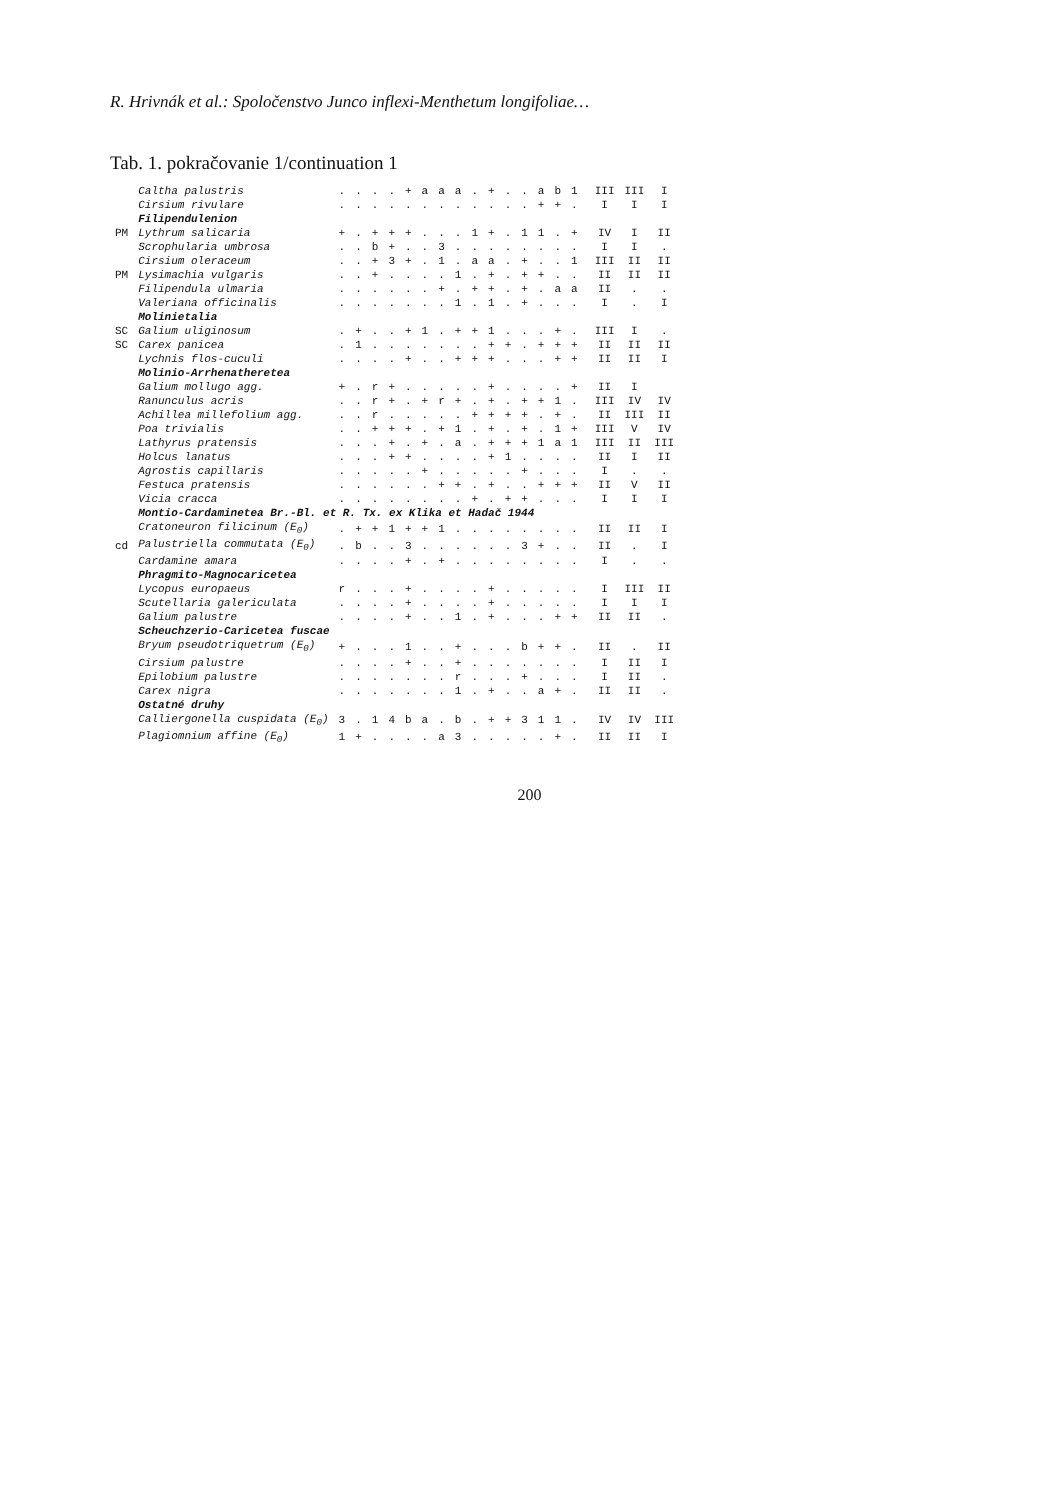R. Hrivnák et al.: Spoločenstvo Junco inflexi-Menthetum longifoliae…
Tab. 1. pokračovanie 1/continuation 1
| | Caltha palustris | . | . | . | . | + | a | a | a | . | + | . | . | a | b | 1 | III | III | I |
| | Cirsium rivulare | . | . | . | . | . | . | . | . | . | . | . | . | + | + | . | I | I | I |
| | Filipendulenion | | | | | | | | | | | | | | | | | | |
| PM | Lythrum salicaria | + | . | + | + | + | . | . | . | 1 | + | . | 1 | 1 | . | + | IV | I | II |
| | Scrophularia umbrosa | . | . | b | + | . | . | 3 | . | . | . | . | . | . | . | . | I | I | . |
| | Cirsium oleraceum | . | . | + | 3 | + | . | 1 | . | a | a | . | + | . | . | 1 | III | II | II |
| PM | Lysimachia vulgaris | . | . | + | . | . | . | . | 1 | . | + | . | + | + | . | . | II | II | II |
| | Filipendula ulmaria | . | . | . | . | . | . | + | . | + | + | . | + | . | a | a | II | . | . |
| | Valeriana officinalis | . | . | . | . | . | . | . | 1 | . | 1 | . | + | . | . | . | I | . | I |
| | Molinietalia | | | | | | | | | | | | | | | | | | |
| SC | Galium uliginosum | . | + | . | . | + | 1 | . | + | + | 1 | . | . | . | + | . | III | I | . |
| SC | Carex panicea | . | 1 | . | . | . | . | . | . | . | + | + | . | + | + | + | II | II | II |
| | Lychnis flos-cuculi | . | . | . | . | + | . | . | + | + | + | . | . | . | + | + | II | II | I |
| | Molinio-Arrhenatheretea | | | | | | | | | | | | | | | | | | |
| | Galium mollugo agg. | + | . | r | + | . | . | . | . | . | + | . | . | . | . | + | II | I | |
| | Ranunculus acris | . | . | r | + | . | + | r | + | . | + | . | + | + | 1 | . | III | IV | IV |
| | Achillea millefolium agg. | . | . | r | . | . | . | . | . | + | + | + | + | . | + | . | II | III | II |
| | Poa trivialis | . | . | + | + | + | . | + | 1 | . | + | . | + | . | 1 | + | III | V | IV |
| | Lathyrus pratensis | . | . | . | + | . | + | . | a | . | + | + | + | 1 | a | 1 | III | II | III |
| | Holcus lanatus | . | . | . | + | + | . | . | . | . | + | 1 | . | . | . | . | II | I | II |
| | Agrostis capillaris | . | . | . | . | . | + | . | . | . | . | . | + | . | . | . | I | . | . |
| | Festuca pratensis | . | . | . | . | . | . | + | + | . | + | . | . | + | + | + | II | V | II |
| | Vicia cracca | . | . | . | . | . | . | . | . | + | . | + | + | . | . | . | I | I | I |
| | Montio-Cardaminetea Br.-Bl. et R. Tx. ex Klika et Hadač 1944 | | | | | | | | | | | | | | | | | | |
| | Cratoneuron filicinum (E<sub>0</sub>) | . | + | + | 1 | + | + | 1 | . | . | . | . | . | . | . | . | II | II | I |
| cd | Palustriella commutata (E<sub>0</sub>) | . | b | . | . | 3 | . | . | . | . | . | . | 3 | + | . | . | II | . | I |
| | Cardamine amara | . | . | . | . | + | . | + | . | . | . | . | . | . | . | . | I | . | . |
| | Phragmito-Magnocaricetea | | | | | | | | | | | | | | | | | | |
| | Lycopus europaeus | r | . | . | . | + | . | . | . | . | + | . | . | . | . | . | I | III | II |
| | Scutellaria galericulata | . | . | . | . | + | . | . | . | . | + | . | . | . | . | . | I | I | I |
| | Galium palustre | . | . | . | . | + | . | . | 1 | . | + | . | . | . | + | + | II | II | . |
| | Scheuchzerio-Caricetea fuscae | | | | | | | | | | | | | | | | | | |
| | Bryum pseudotriquetrum (E<sub>0</sub>) | + | . | . | . | 1 | . | . | + | . | . | . | b | + | + | . | II | . | II |
| | Cirsium palustre | . | . | . | . | + | . | . | + | . | . | . | . | . | . | . | I | II | I |
| | Epilobium palustre | . | . | . | . | . | . | . | r | . | . | . | + | . | . | . | I | II | . |
| | Carex nigra | . | . | . | . | . | . | . | 1 | . | + | . | . | a | + | . | II | II | . |
| | Ostatné druhy | | | | | | | | | | | | | | | | | | |
| | Calliergonella cuspidata (E<sub>0</sub>) | 3 | . | 1 | 4 | b | a | . | b | . | + | + | 3 | 1 | 1 | . | IV | IV | III |
| | Plagiomnium affine (E<sub>0</sub>) | 1 | + | . | . | . | . | a | 3 | . | . | . | . | . | + | . | II | II | I |
200